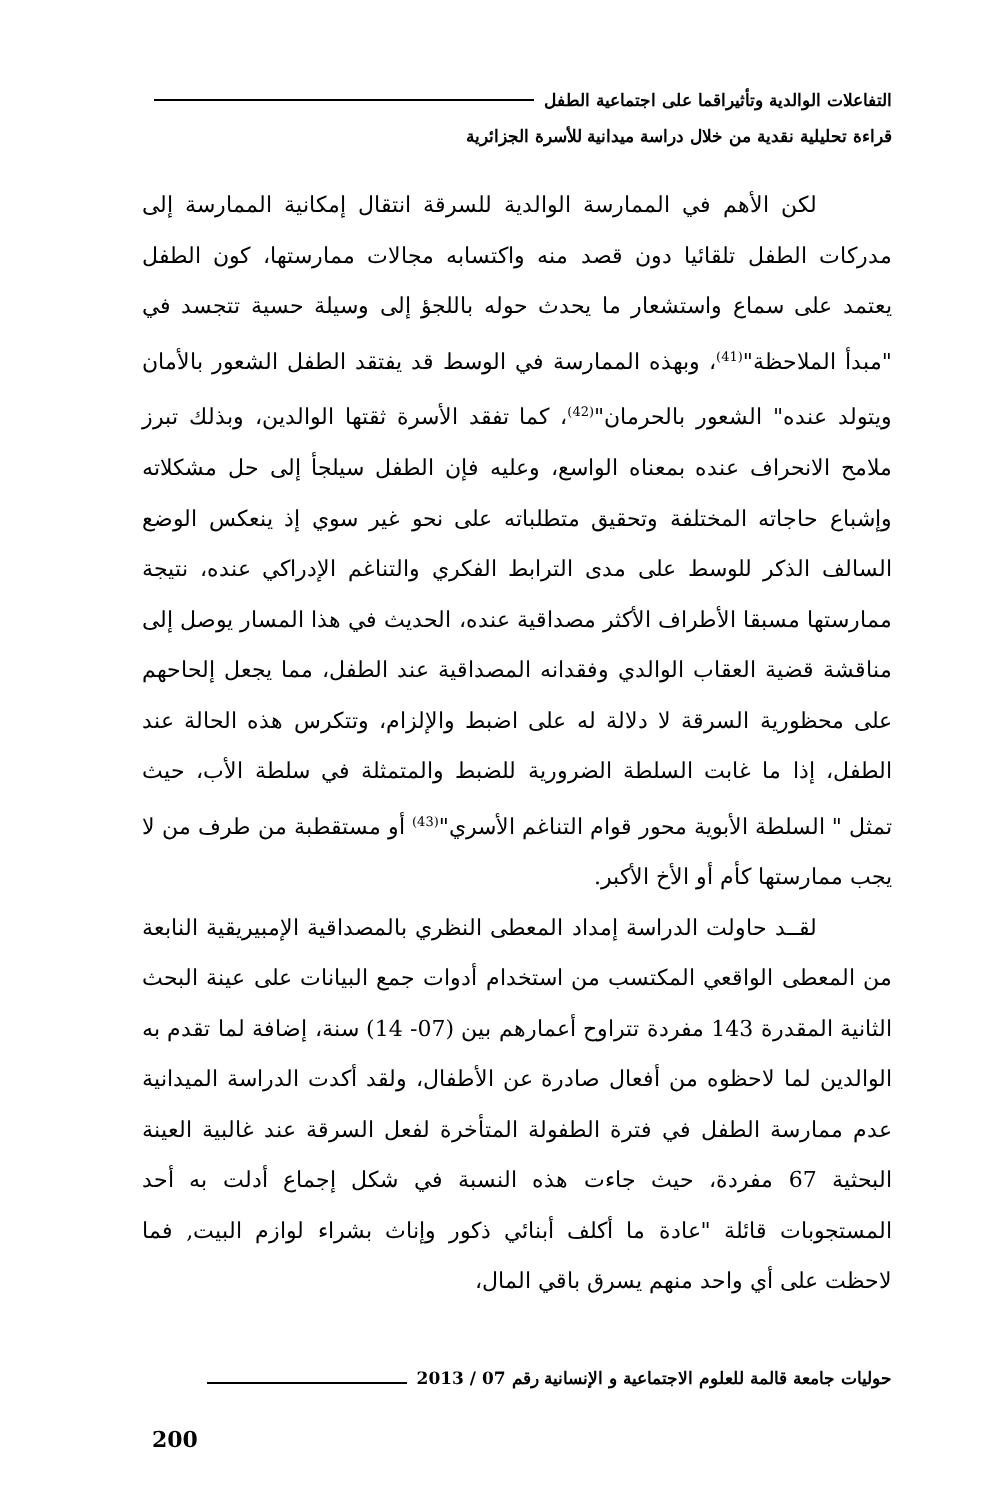التفاعلات الوالدية وتأثيراقما على اجتماعية الطفل
قراءة تحليلية نقدية من خلال دراسة ميدانية للأسرة الجزائرية
لكن الأهم في الممارسة الوالدية للسرقة انتقال إمكانية الممارسة إلى مدركات الطفل تلقائيا دون قصد منه واكتسابه مجالات ممارستها، كون الطفل يعتمد على سماع واستشعار ما يحدث حوله باللجؤ إلى وسيلة حسية تتجسد في "مبدأ الملاحظة"<sup>(41)</sup>، وبهذه الممارسة في الوسط قد يفتقد الطفل الشعور بالأمان ويتولد عنده" الشعور بالحرمان"<sup>(42)</sup>، كما تفقد الأسرة ثقتها الوالدين، وبذلك تبرز ملامح الانحراف عنده بمعناه الواسع، وعليه فإن الطفل سيلجأ إلى حل مشكلاته وإشباع حاجاته المختلفة وتحقيق متطلباته على نحو غير سوي إذ ينعكس الوضع السالف الذكر للوسط على مدى الترابط الفكري والتناغم الإدراكي عنده، نتيجة ممارستها مسبقا الأطراف الأكثر مصداقية عنده، الحديث في هذا المسار يوصل إلى مناقشة قضية العقاب الوالدي وفقدانه المصداقية عند الطفل، مما يجعل إلحاحهم على محظورية السرقة لا دلالة له على اضبط والإلزام، وتتكرس هذه الحالة عند الطفل، إذا ما غابت السلطة الضرورية للضبط والمتمثلة في سلطة الأب، حيث تمثل " السلطة الأبوية محور قوام التناغم الأسري"<sup>(43)</sup> أو مستقطبة من طرف من لا يجب ممارستها كأم أو الأخ الأكبر.
لقــد حاولت الدراسة إمداد المعطى النظري بالمصداقية الإمبيريقية النابعة من المعطى الواقعي المكتسب من استخدام أدوات جمع البيانات على عينة البحث الثانية المقدرة 143 مفردة تتراوح أعمارهم بين (07- 14) سنة، إضافة لما تقدم به الوالدين لما لاحظوه من أفعال صادرة عن الأطفال، ولقد أكدت الدراسة الميدانية عدم ممارسة الطفل في فترة الطفولة المتأخرة لفعل السرقة عند غالبية العينة البحثية 67 مفردة، حيث جاءت هذه النسبة في شكل إجماع أدلت به أحد المستجوبات قائلة "عادة ما أكلف أبنائي ذكور وإناث بشراء لوازم البيت, فما لاحظت على أي واحد منهم يسرق باقي المال،
حوليات جامعة قالمة للعلوم الاجتماعية و الإنسانية رقم 07 / 2013
200